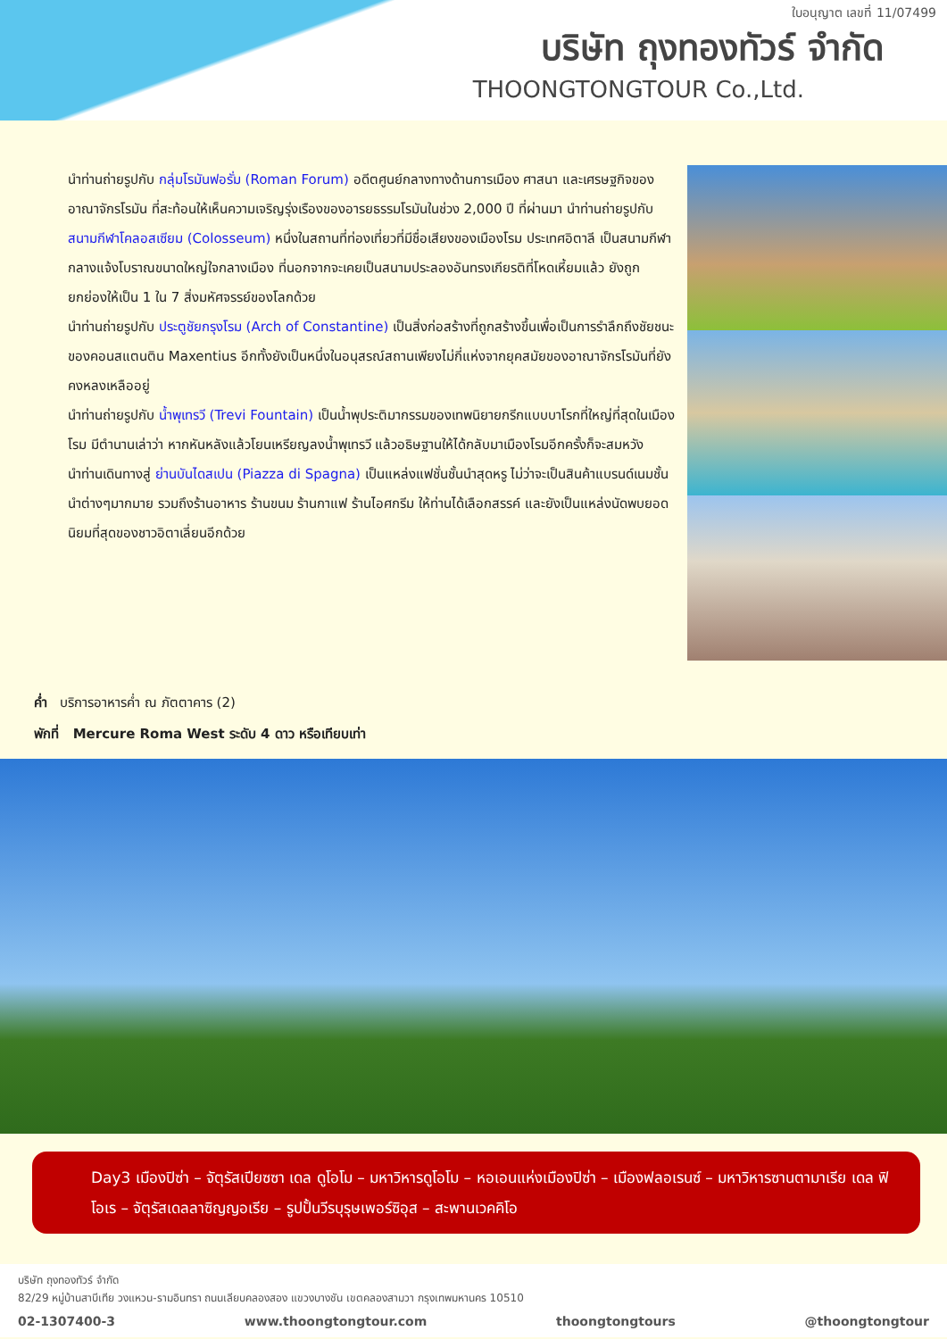ใบอนุญาต เลขที่ 11/07499
บริษัท ถุงทองทัวร์ จำกัด
THOONGTONGTOUR Co.,Ltd.
นำท่านถ่ายรูปกับ กลุ่มโรมันฟอรั่ม (Roman Forum) อดีตศูนย์กลางทางด้านการเมือง ศาสนา และเศรษฐกิจของอาณาจักรโรมัน ที่สะท้อนให้เห็นความเจริญรุ่งเรืองของอารยธรรมโรมันในช่วง 2,000 ปี ที่ผ่านมา นำท่านถ่ายรูปกับ สนามกีฬาโคลอสเซียม (Colosseum) หนึ่งในสถานที่ท่องเที่ยวที่มีชื่อเสียงของเมืองโรม ประเทศอิตาลี เป็นสนามกีฬากลางแจ้งโบราณขนาดใหญ่ใจกลางเมือง ที่นอกจากจะเคยเป็นสนามประลองอันทรงเกียรติที่โหดเหี้ยมแล้ว ยังถูกยกย่องให้เป็น 1 ใน 7 สิ่งมหัศจรรย์ของโลกด้วย
นำท่านถ่ายรูปกับ ประตูชัยกรุงโรม (Arch of Constantine) เป็นสิ่งก่อสร้างที่ถูกสร้างขึ้นเพื่อเป็นการรำลึกถึงชัยชนะของคอนสแตนติน Maxentius อีกทั้งยังเป็นหนึ่งในอนุสรณ์สถานเพียงไม่กี่แห่งจากยุคสมัยของอาณาจักรโรมันที่ยังคงหลงเหลืออยู่
นำท่านถ่ายรูปกับ น้ำพุเทรวี (Trevi Fountain) เป็นน้ำพุประติมากรรมของเทพนิยายกรีกแบบบาโรกที่ใหญ่ที่สุดในเมืองโรม มีตำนานเล่าว่า หากหันหลังแล้วโยนเหรียญลงน้ำพุเทรวี แล้วอธิษฐานให้ได้กลับมาเมืองโรมอีกครั้งก็จะสมหวัง
นำท่านเดินทางสู่ ย่านบันไดสเปน (Piazza di Spagna) เป็นแหล่งแฟชั่นชั้นนำสุดหรู ไม่ว่าจะเป็นสินค้าแบรนด์เนมชั้นนำต่างๆมากมาย รวมถึงร้านอาหาร ร้านขนม ร้านกาแฟ ร้านไอศกรีม ให้ท่านได้เลือกสรรค์ และยังเป็นแหล่งนัดพบยอดนิยมที่สุดของชาวอิตาเลี่ยนอีกด้วย
ค่ำ บริการอาหารค่ำ ณ ภัตตาคาร (2)
พักที่ Mercure Roma West ระดับ 4 ดาว หรือเทียบเท่า
Day3 เมืองปิซ่า – จัตุรัสเปียซซา เดล ดูโอโม – มหาวิหารดูโอโม – หอเอนแห่งเมืองปิซ่า – เมืองฟลอเรนซ์ – มหาวิหารซานตามาเรีย เดล ฟิโอเร – จัตุรัสเดลลาซิญญอเรีย – รูปปั้นวีรบุรุษเพอร์ซิอุส – สะพานเวคคิโอ
บริษัท ถุงทองทัวร์ จำกัด
82/29 หมู่บ้านสาบีเทีย วงแหวน-รามอินทรา ถนนเลียบคลองสอง แขวงบางชัน เขตคลองสามวา กรุงเทพมหานคร 10510
02-1307400-3 www.thoongtongtour.com thoongtongtours @thoongtongtour